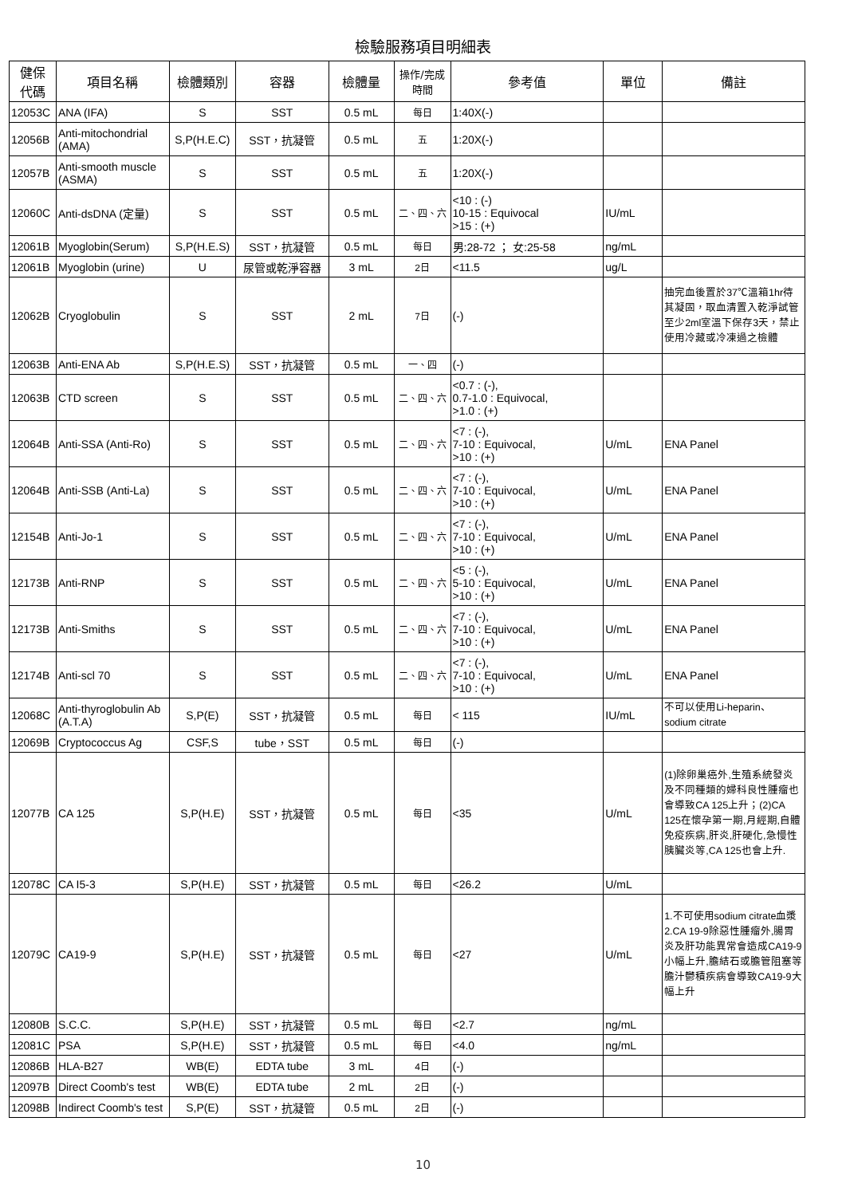檢驗服務項目明細表
| 健保 代碼 | 項目名稱 | 檢體類別 | 容器 | 檢體量 | 操作/完成 時間 | 參考值 | 單位 | 備註 |
| --- | --- | --- | --- | --- | --- | --- | --- | --- |
| 12053C | ANA (IFA) | S | SST | 0.5 mL | 每日 | 1:40X(-) | | |
| 12056B | Anti-mitochondrial (AMA) | S,P(H.E.C) | SST，抗凝管 | 0.5 mL | 五 | 1:20X(-) | | |
| 12057B | Anti-smooth muscle (ASMA) | S | SST | 0.5 mL | 五 | 1:20X(-) | | |
| 12060C | Anti-dsDNA (定量) | S | SST | 0.5 mL | 二、四、六 | <10 : (-) 10-15 : Equivocal >15 : (+) | IU/mL | |
| 12061B | Myoglobin(Serum) | S,P(H.E.S) | SST，抗凝管 | 0.5 mL | 每日 | 男:28-72 ； 女:25-58 | ng/mL | |
| 12061B | Myoglobin (urine) | U | 尿管或乾淨容器 | 3 mL | 2日 | <11.5 | ug/L | |
| 12062B | Cryoglobulin | S | SST | 2 mL | 7日 | (-) | | 抽完血後置於37℃溫箱1hr待其凝固，取血清置入乾淨試管至少2ml室溫下保存3天，禁止使用冷藏或冷凍過之檢體 |
| 12063B | Anti-ENA Ab | S,P(H.E.S) | SST，抗凝管 | 0.5 mL | 一、四 | (-) | | |
| 12063B | CTD screen | S | SST | 0.5 mL | 二、四、六 | <0.7 : (-), 0.7-1.0 : Equivocal, >1.0 : (+) | | |
| 12064B | Anti-SSA (Anti-Ro) | S | SST | 0.5 mL | 二、四、六 | <7 : (-), 7-10 : Equivocal, >10 : (+) | U/mL | ENA Panel |
| 12064B | Anti-SSB (Anti-La) | S | SST | 0.5 mL | 二、四、六 | <7 : (-), 7-10 : Equivocal, >10 : (+) | U/mL | ENA Panel |
| 12154B | Anti-Jo-1 | S | SST | 0.5 mL | 二、四、六 | <7 : (-), 7-10 : Equivocal, >10 : (+) | U/mL | ENA Panel |
| 12173B | Anti-RNP | S | SST | 0.5 mL | 二、四、六 | <5 : (-), 5-10 : Equivocal, >10 : (+) | U/mL | ENA Panel |
| 12173B | Anti-Smiths | S | SST | 0.5 mL | 二、四、六 | <7 : (-), 7-10 : Equivocal, >10 : (+) | U/mL | ENA Panel |
| 12174B | Anti-scl 70 | S | SST | 0.5 mL | 二、四、六 | <7 : (-), 7-10 : Equivocal, >10 : (+) | U/mL | ENA Panel |
| 12068C | Anti-thyroglobulin Ab (A.T.A) | S,P(E) | SST，抗凝管 | 0.5 mL | 每日 | < 115 | IU/mL | 不可以使用Li-heparin、sodium citrate |
| 12069B | Cryptococcus Ag | CSF,S | tube，SST | 0.5 mL | 每日 | (-) | | |
| 12077B | CA 125 | S,P(H.E) | SST，抗凝管 | 0.5 mL | 每日 | <35 | U/mL | (1)除卵巢癌外,生殖系統發炎及不同種類的婦科良性腫瘤也會導致CA 125上升；(2)CA 125在懷孕第一期,月經期,自體免疫疾病,肝炎,肝硬化,急慢性胰臟炎等,CA 125也會上升. |
| 12078C | CA I5-3 | S,P(H.E) | SST，抗凝管 | 0.5 mL | 每日 | <26.2 | U/mL | |
| 12079C | CA19-9 | S,P(H.E) | SST，抗凝管 | 0.5 mL | 每日 | <27 | U/mL | 1.不可使用sodium citrate血漿 2.CA 19-9除惡性腫瘤外,腸胃炎及肝功能異常會造成CA19-9小幅上升,膽結石或膽管阻塞等膽汁鬱積疾病會導致CA19-9大幅上升 |
| 12080B | S.C.C. | S,P(H.E) | SST，抗凝管 | 0.5 mL | 每日 | <2.7 | ng/mL | |
| 12081C | PSA | S,P(H.E) | SST，抗凝管 | 0.5 mL | 每日 | <4.0 | ng/mL | |
| 12086B | HLA-B27 | WB(E) | EDTA tube | 3 mL | 4日 | (-) | | |
| 12097B | Direct Coomb's test | WB(E) | EDTA tube | 2 mL | 2日 | (-) | | |
| 12098B | Indirect Coomb's test | S,P(E) | SST，抗凝管 | 0.5 mL | 2日 | (-) | | |
10